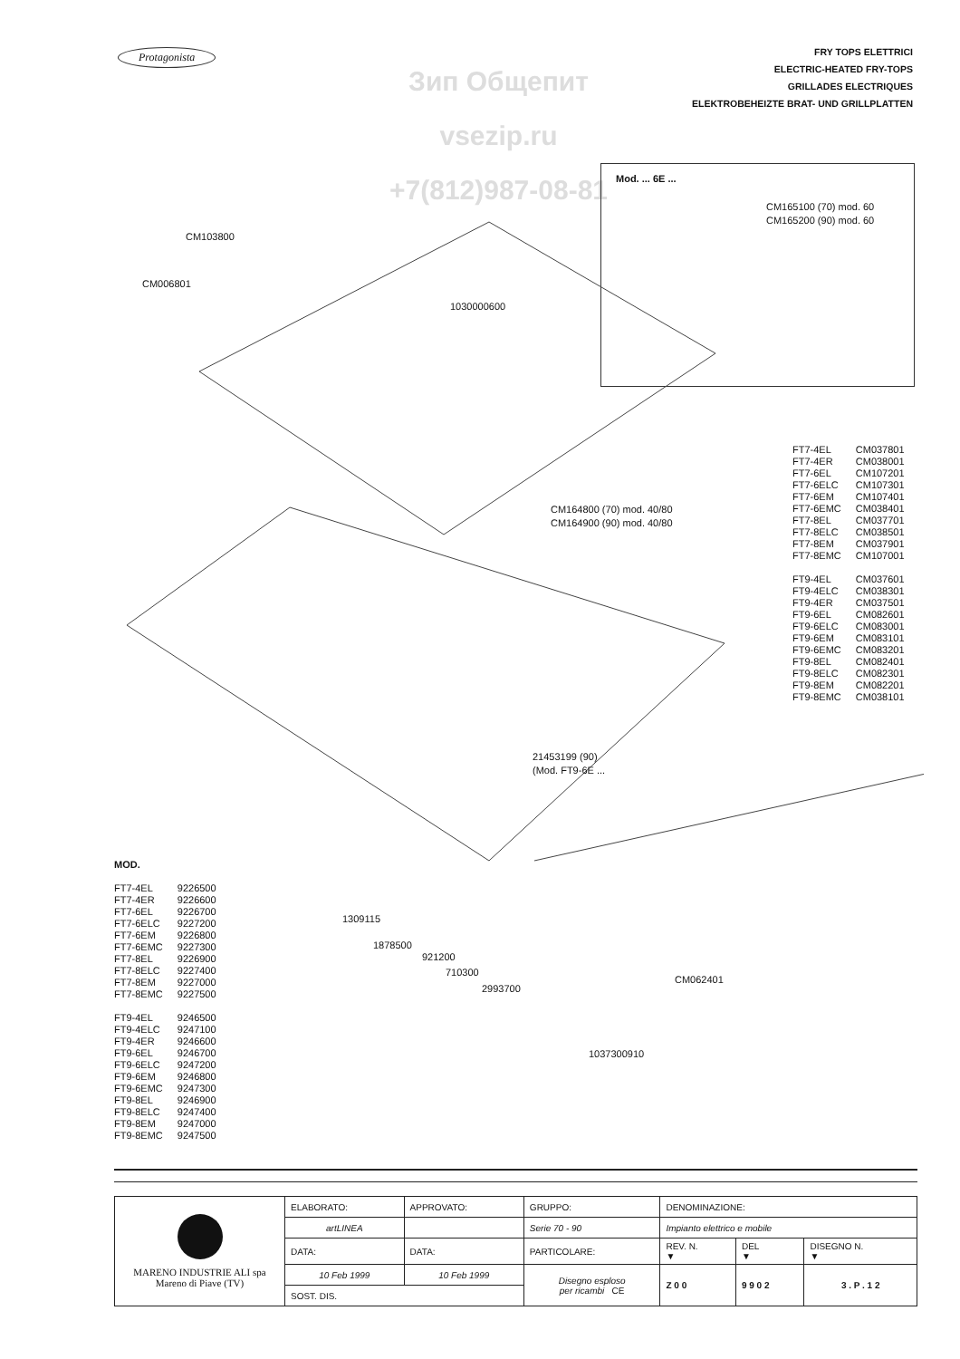Protagonista
Зип Общепит
vsezip.ru
+7(812)987-08-81
FRY TOPS ELETTRICI
ELECTRIC-HEATED FRY-TOPS
GRILLADES ELECTRIQUES
ELEKTROBEHEIZTE BRAT- UND GRILLPLATTEN
Mod. ... 6E ...
CM165100 (70) mod. 60
CM165200 (90) mod. 60
CM103800
CM006801
1030000600
CM164800 (70) mod. 40/80
CM164900 (90) mod. 40/80
| FT7-4EL | CM037801 |
| FT7-4ER | CM038001 |
| FT7-6EL | CM107201 |
| FT7-6ELC | CM107301 |
| FT7-6EM | CM107401 |
| FT7-6EMC | CM038401 |
| FT7-8EL | CM037701 |
| FT7-8ELC | CM038501 |
| FT7-8EM | CM037901 |
| FT7-8EMC | CM107001 |
| FT9-4EL | CM037601 |
| FT9-4ELC | CM038301 |
| FT9-4ER | CM037501 |
| FT9-6EL | CM082601 |
| FT9-6ELC | CM083001 |
| FT9-6EM | CM083101 |
| FT9-6EMC | CM083201 |
| FT9-8EL | CM082401 |
| FT9-8ELC | CM082301 |
| FT9-8EM | CM082201 |
| FT9-8EMC | CM038101 |
21453199 (90)
(Mod. FT9-6E ...
1309115
1878500
921200
710300
2993700
CM062401
1037300910
MOD.
| FT7-4EL | 9226500 |
| FT7-4ER | 9226600 |
| FT7-6EL | 9226700 |
| FT7-6ELC | 9227200 |
| FT7-6EM | 9226800 |
| FT7-6EMC | 9227300 |
| FT7-8EL | 9226900 |
| FT7-8ELC | 9227400 |
| FT7-8EM | 9227000 |
| FT7-8EMC | 9227500 |
| FT9-4EL | 9246500 |
| FT9-4ELC | 9247100 |
| FT9-4ER | 9246600 |
| FT9-6EL | 9246700 |
| FT9-6ELC | 9247200 |
| FT9-6EM | 9246800 |
| FT9-6EMC | 9247300 |
| FT9-8EL | 9246900 |
| FT9-8ELC | 9247400 |
| FT9-8EM | 9247000 |
| FT9-8EMC | 9247500 |
| MARENO INDUSTRIE ALI spa Mareno di Piave (TV) | ELABORATO: | APPROVATO: | GRUPPO: | DENOMINAZIONE: | | |
| | artLINEA | | Serie 70 - 90 | Impianto elettrico e mobile | | |
| | DATA: | DATA: | PARTICOLARE: | REV. N. ▼ | DEL ▼ | DISEGNO N. ▼ |
| | 10 Feb 1999 | 10 Feb 1999 | Disegno esploso per ricambi CE | Z 0 0 | 9 9 0 2 | 3 . P . 1 2 |
| | SOST. DIS. | | | | | |